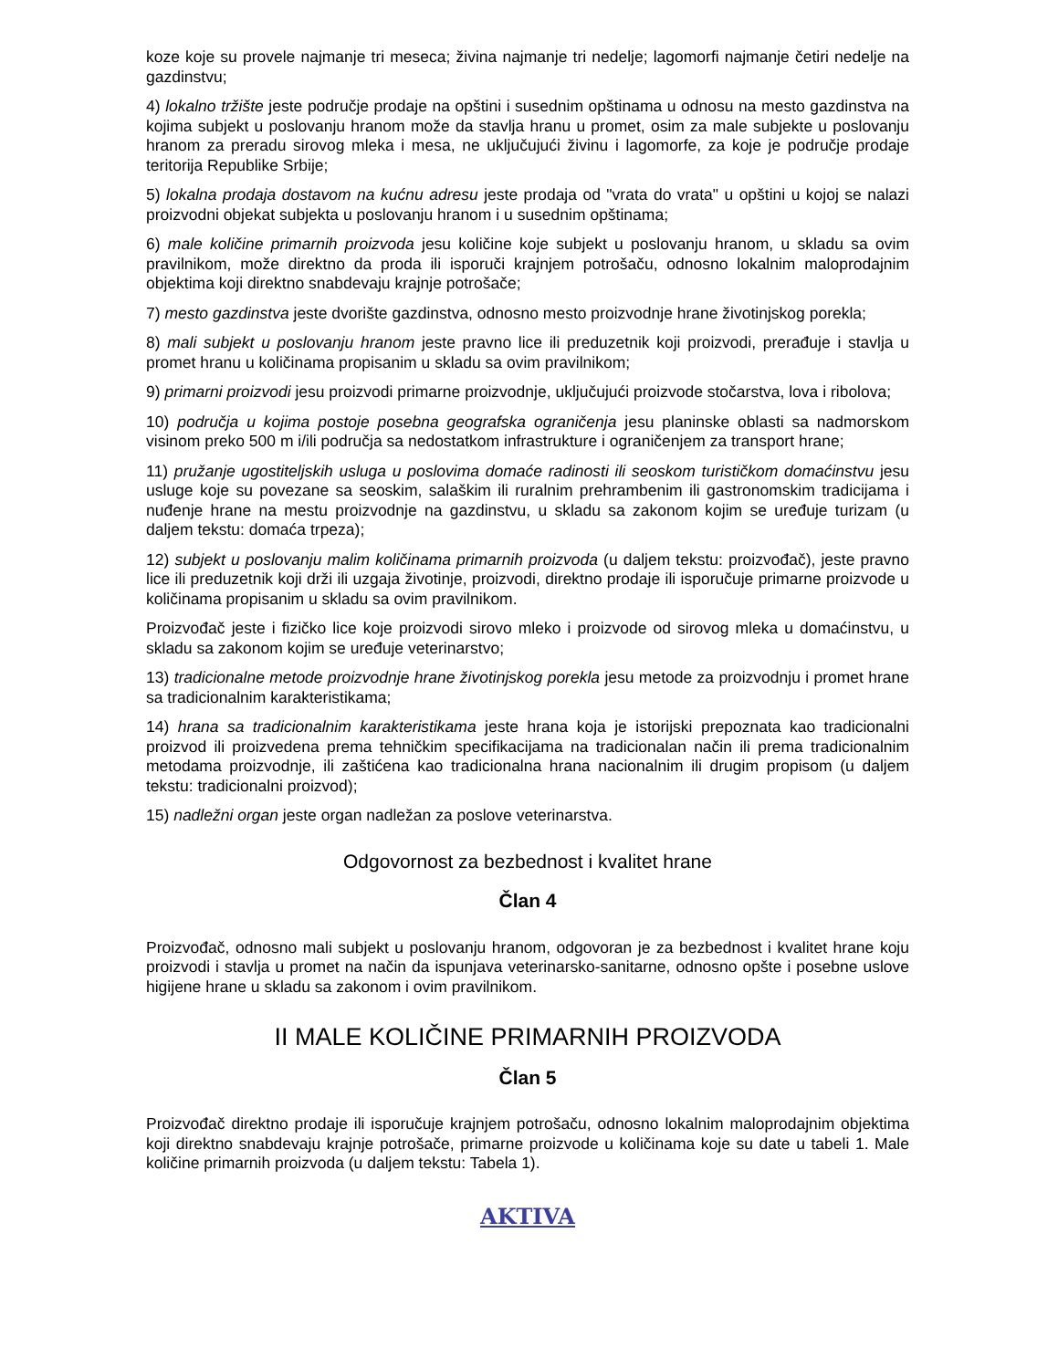koze koje su provele najmanje tri meseca; živina najmanje tri nedelje; lagomorfi najmanje četiri nedelje na gazdinstvu;
4) lokalno tržište jeste područje prodaje na opštini i susednim opštinama u odnosu na mesto gazdinstva na kojima subjekt u poslovanju hranom može da stavlja hranu u promet, osim za male subjekte u poslovanju hranom za preradu sirovog mleka i mesa, ne uključujući živinu i lagomorfe, za koje je područje prodaje teritorija Republike Srbije;
5) lokalna prodaja dostavom na kućnu adresu jeste prodaja od "vrata do vrata" u opštini u kojoj se nalazi proizvodni objekat subjekta u poslovanju hranom i u susednim opštinama;
6) male količine primarnih proizvoda jesu količine koje subjekt u poslovanju hranom, u skladu sa ovim pravilnikom, može direktno da proda ili isporuči krajnjem potrošaču, odnosno lokalnim maloprodajnim objektima koji direktno snabdevaju krajnje potrošače;
7) mesto gazdinstva jeste dvorište gazdinstva, odnosno mesto proizvodnje hrane životinjskog porekla;
8) mali subjekt u poslovanju hranom jeste pravno lice ili preduzetnik koji proizvodi, prerađuje i stavlja u promet hranu u količinama propisanim u skladu sa ovim pravilnikom;
9) primarni proizvodi jesu proizvodi primarne proizvodnje, uključujući proizvode stočarstva, lova i ribolova;
10) područja u kojima postoje posebna geografska ograničenja jesu planinske oblasti sa nadmorskom visinom preko 500 m i/ili područja sa nedostatkom infrastrukture i ograničenjem za transport hrane;
11) pružanje ugostiteljskih usluga u poslovima domaće radinosti ili seoskom turističkom domaćinstvu jesu usluge koje su povezane sa seoskim, salaškim ili ruralnim prehrambenim ili gastronomskim tradicijama i nuđenje hrane na mestu proizvodnje na gazdinstvu, u skladu sa zakonom kojim se uređuje turizam (u daljem tekstu: domaća trpeza);
12) subjekt u poslovanju malim količinama primarnih proizvoda (u daljem tekstu: proizvođač), jeste pravno lice ili preduzetnik koji drži ili uzgaja životinje, proizvodi, direktno prodaje ili isporučuje primarne proizvode u količinama propisanim u skladu sa ovim pravilnikom.
Proizvođač jeste i fizičko lice koje proizvodi sirovo mleko i proizvode od sirovog mleka u domaćinstvu, u skladu sa zakonom kojim se uređuje veterinarstvo;
13) tradicionalne metode proizvodnje hrane životinjskog porekla jesu metode za proizvodnju i promet hrane sa tradicionalnim karakteristikama;
14) hrana sa tradicionalnim karakteristikama jeste hrana koja je istorijski prepoznata kao tradicionalni proizvod ili proizvedena prema tehničkim specifikacijama na tradicionalan način ili prema tradicionalnim metodama proizvodnje, ili zaštićena kao tradicionalna hrana nacionalnim ili drugim propisom (u daljem tekstu: tradicionalni proizvod);
15) nadležni organ jeste organ nadležan za poslove veterinarstva.
Odgovornost za bezbednost i kvalitet hrane
Član 4
Proizvođač, odnosno mali subjekt u poslovanju hranom, odgovoran je za bezbednost i kvalitet hrane koju proizvodi i stavlja u promet na način da ispunjava veterinarsko-sanitarne, odnosno opšte i posebne uslove higijene hrane u skladu sa zakonom i ovim pravilnikom.
II MALE KOLIČINE PRIMARNIH PROIZVODA
Član 5
Proizvođač direktno prodaje ili isporučuje krajnjem potrošaču, odnosno lokalnim maloprodajnim objektima koji direktno snabdevaju krajnje potrošače, primarne proizvode u količinama koje su date u tabeli 1. Male količine primarnih proizvoda (u daljem tekstu: Tabela 1).
AKTIVA